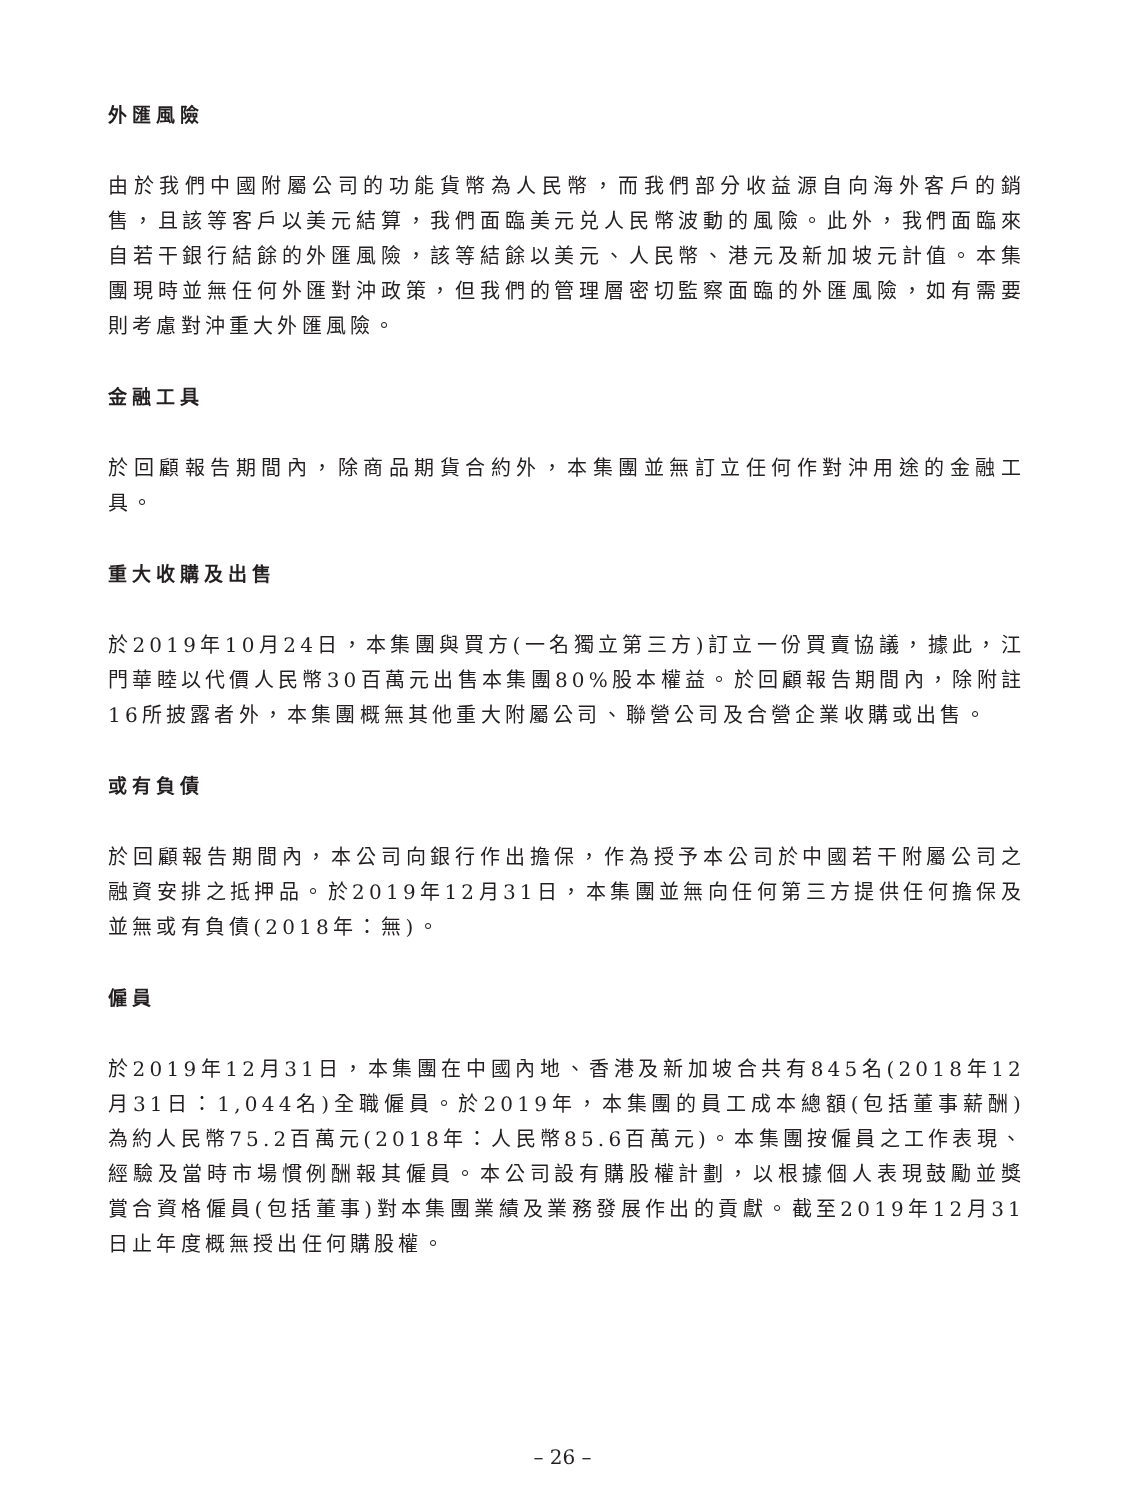外匯風險
由於我們中國附屬公司的功能貨幣為人民幣，而我們部分收益源自向海外客戶的銷售，且該等客戶以美元結算，我們面臨美元兑人民幣波動的風險。此外，我們面臨來自若干銀行結餘的外匯風險，該等結餘以美元、人民幣、港元及新加坡元計值。本集團現時並無任何外匯對沖政策，但我們的管理層密切監察面臨的外匯風險，如有需要則考慮對沖重大外匯風險。
金融工具
於回顧報告期間內，除商品期貨合約外，本集團並無訂立任何作對沖用途的金融工具。
重大收購及出售
於2019年10月24日，本集團與買方(一名獨立第三方)訂立一份買賣協議，據此，江門華睦以代價人民幣30百萬元出售本集團80%股本權益。於回顧報告期間內，除附註16所披露者外，本集團概無其他重大附屬公司、聯營公司及合營企業收購或出售。
或有負債
於回顧報告期間內，本公司向銀行作出擔保，作為授予本公司於中國若干附屬公司之融資安排之抵押品。於2019年12月31日，本集團並無向任何第三方提供任何擔保及並無或有負債(2018年：無)。
僱員
於2019年12月31日，本集團在中國內地、香港及新加坡合共有845名(2018年12月31日：1,044名)全職僱員。於2019年，本集團的員工成本總額(包括董事薪酬)為約人民幣75.2百萬元(2018年：人民幣85.6百萬元)。本集團按僱員之工作表現、經驗及當時市場慣例酬報其僱員。本公司設有購股權計劃，以根據個人表現鼓勵並獎賞合資格僱員(包括董事)對本集團業績及業務發展作出的貢獻。截至2019年12月31日止年度概無授出任何購股權。
– 26 –